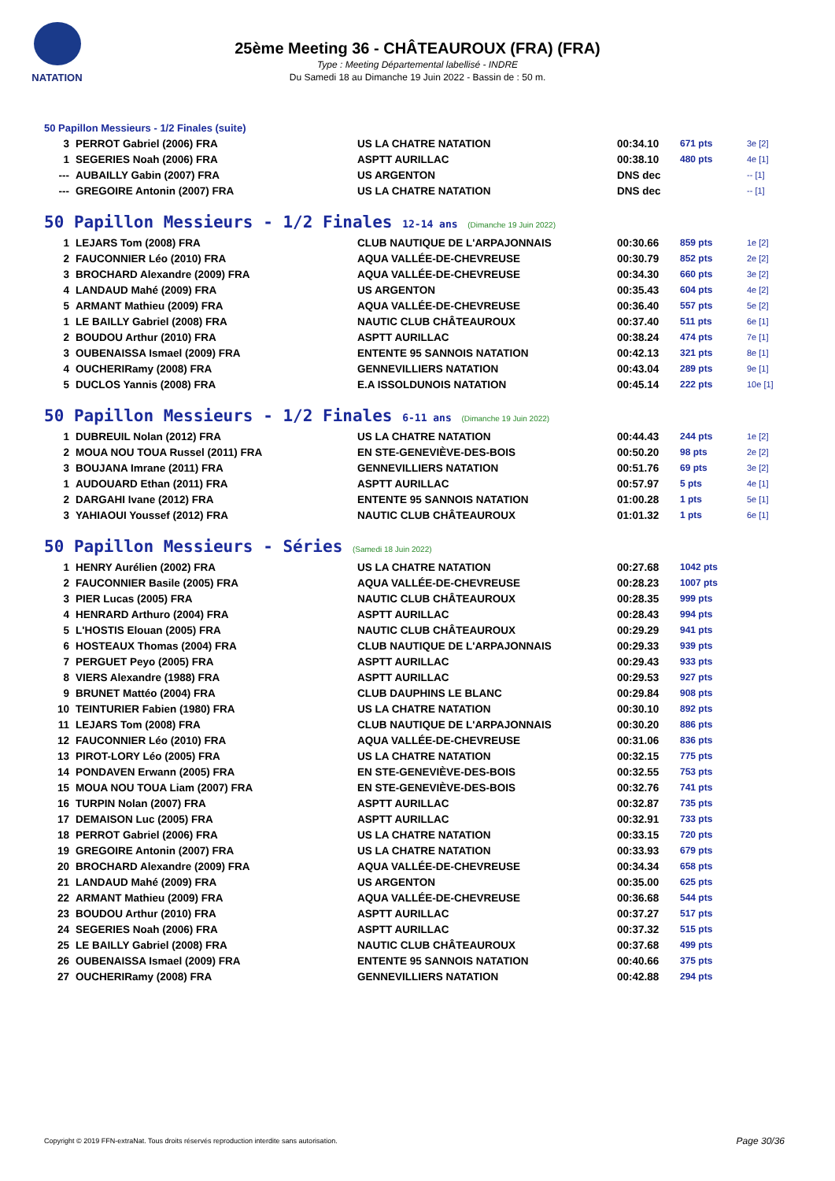NATATION
25ème Meeting 36 - CHÂTEAUROUX (FRA) (FRA)
Type : Meeting Départemental labellisé - INDRE
Du Samedi 18 au Dimanche 19 Juin 2022 - Bassin de : 50 m.
50 Papillon Messieurs - 1/2 Finales (suite)
| 3 | PERROT Gabriel (2006) FRA | US LA CHATRE NATATION | 00:34.10 | 671 pts | 3e [2] |
| 1 | SEGERIES Noah (2006) FRA | ASPTT AURILLAC | 00:38.10 | 480 pts | 4e [1] |
| --- | AUBAILLY Gabin (2007) FRA | US ARGENTON | DNS dec | | -- [1] |
| --- | GREGOIRE Antonin (2007) FRA | US LA CHATRE NATATION | DNS dec | | -- [1] |
50 Papillon Messieurs - 1/2 Finales 12-14 ans (Dimanche 19 Juin 2022)
| 1 | LEJARS Tom (2008) FRA | CLUB NAUTIQUE DE L'ARPAJONNAIS | 00:30.66 | 859 pts | 1e [2] |
| 2 | FAUCONNIER Léo (2010) FRA | AQUA VALLÉE-DE-CHEVREUSE | 00:30.79 | 852 pts | 2e [2] |
| 3 | BROCHARD Alexandre (2009) FRA | AQUA VALLÉE-DE-CHEVREUSE | 00:34.30 | 660 pts | 3e [2] |
| 4 | LANDAUD Mahé (2009) FRA | US ARGENTON | 00:35.43 | 604 pts | 4e [2] |
| 5 | ARMANT Mathieu (2009) FRA | AQUA VALLÉE-DE-CHEVREUSE | 00:36.40 | 557 pts | 5e [2] |
| 1 | LE BAILLY Gabriel (2008) FRA | NAUTIC CLUB CHÂTEAUROUX | 00:37.40 | 511 pts | 6e [1] |
| 2 | BOUDOU Arthur (2010) FRA | ASPTT AURILLAC | 00:38.24 | 474 pts | 7e [1] |
| 3 | OUBENAISSA Ismael (2009) FRA | ENTENTE 95 SANNOIS NATATION | 00:42.13 | 321 pts | 8e [1] |
| 4 | OUCHERIRamy (2008) FRA | GENNEVILLIERS NATATION | 00:43.04 | 289 pts | 9e [1] |
| 5 | DUCLOS Yannis (2008) FRA | E.A ISSOLDUNOIS NATATION | 00:45.14 | 222 pts | 10e [1] |
50 Papillon Messieurs - 1/2 Finales 6-11 ans (Dimanche 19 Juin 2022)
| 1 | DUBREUIL Nolan (2012) FRA | US LA CHATRE NATATION | 00:44.43 | 244 pts | 1e [2] |
| 2 | MOUA NOU TOUA Russel (2011) FRA | EN STE-GENEVIÈVE-DES-BOIS | 00:50.20 | 98 pts | 2e [2] |
| 3 | BOUJANA Imrane (2011) FRA | GENNEVILLIERS NATATION | 00:51.76 | 69 pts | 3e [2] |
| 1 | AUDOUARD Ethan (2011) FRA | ASPTT AURILLAC | 00:57.97 | 5 pts | 4e [1] |
| 2 | DARGAHI Ivane (2012) FRA | ENTENTE 95 SANNOIS NATATION | 01:00.28 | 1 pts | 5e [1] |
| 3 | YAHIAOUI Youssef (2012) FRA | NAUTIC CLUB CHÂTEAUROUX | 01:01.32 | 1 pts | 6e [1] |
50 Papillon Messieurs - Séries (Samedi 18 Juin 2022)
| 1 | HENRY Aurélien (2002) FRA | US LA CHATRE NATATION | 00:27.68 | 1042 pts | |
| 2 | FAUCONNIER Basile (2005) FRA | AQUA VALLÉE-DE-CHEVREUSE | 00:28.23 | 1007 pts | |
| 3 | PIER Lucas (2005) FRA | NAUTIC CLUB CHÂTEAUROUX | 00:28.35 | 999 pts | |
| 4 | HENRARD Arthuro (2004) FRA | ASPTT AURILLAC | 00:28.43 | 994 pts | |
| 5 | L'HOSTIS Elouan (2005) FRA | NAUTIC CLUB CHÂTEAUROUX | 00:29.29 | 941 pts | |
| 6 | HOSTEAUX Thomas (2004) FRA | CLUB NAUTIQUE DE L'ARPAJONNAIS | 00:29.33 | 939 pts | |
| 7 | PERGUET Peyo (2005) FRA | ASPTT AURILLAC | 00:29.43 | 933 pts | |
| 8 | VIERS Alexandre (1988) FRA | ASPTT AURILLAC | 00:29.53 | 927 pts | |
| 9 | BRUNET Mattéo (2004) FRA | CLUB DAUPHINS LE BLANC | 00:29.84 | 908 pts | |
| 10 | TEINTURIER Fabien (1980) FRA | US LA CHATRE NATATION | 00:30.10 | 892 pts | |
| 11 | LEJARS Tom (2008) FRA | CLUB NAUTIQUE DE L'ARPAJONNAIS | 00:30.20 | 886 pts | |
| 12 | FAUCONNIER Léo (2010) FRA | AQUA VALLÉE-DE-CHEVREUSE | 00:31.06 | 836 pts | |
| 13 | PIROT-LORY Léo (2005) FRA | US LA CHATRE NATATION | 00:32.15 | 775 pts | |
| 14 | PONDAVEN Erwann (2005) FRA | EN STE-GENEVIÈVE-DES-BOIS | 00:32.55 | 753 pts | |
| 15 | MOUA NOU TOUA Liam (2007) FRA | EN STE-GENEVIÈVE-DES-BOIS | 00:32.76 | 741 pts | |
| 16 | TURPIN Nolan (2007) FRA | ASPTT AURILLAC | 00:32.87 | 735 pts | |
| 17 | DEMAISON Luc (2005) FRA | ASPTT AURILLAC | 00:32.91 | 733 pts | |
| 18 | PERROT Gabriel (2006) FRA | US LA CHATRE NATATION | 00:33.15 | 720 pts | |
| 19 | GREGOIRE Antonin (2007) FRA | US LA CHATRE NATATION | 00:33.93 | 679 pts | |
| 20 | BROCHARD Alexandre (2009) FRA | AQUA VALLÉE-DE-CHEVREUSE | 00:34.34 | 658 pts | |
| 21 | LANDAUD Mahé (2009) FRA | US ARGENTON | 00:35.00 | 625 pts | |
| 22 | ARMANT Mathieu (2009) FRA | AQUA VALLÉE-DE-CHEVREUSE | 00:36.68 | 544 pts | |
| 23 | BOUDOU Arthur (2010) FRA | ASPTT AURILLAC | 00:37.27 | 517 pts | |
| 24 | SEGERIES Noah (2006) FRA | ASPTT AURILLAC | 00:37.32 | 515 pts | |
| 25 | LE BAILLY Gabriel (2008) FRA | NAUTIC CLUB CHÂTEAUROUX | 00:37.68 | 499 pts | |
| 26 | OUBENAISSA Ismael (2009) FRA | ENTENTE 95 SANNOIS NATATION | 00:40.66 | 375 pts | |
| 27 | OUCHERIRamy (2008) FRA | GENNEVILLIERS NATATION | 00:42.88 | 294 pts | |
Copyright © 2019 FFN-extraNat. Tous droits réservés reproduction interdite sans autorisation.
Page 30/36